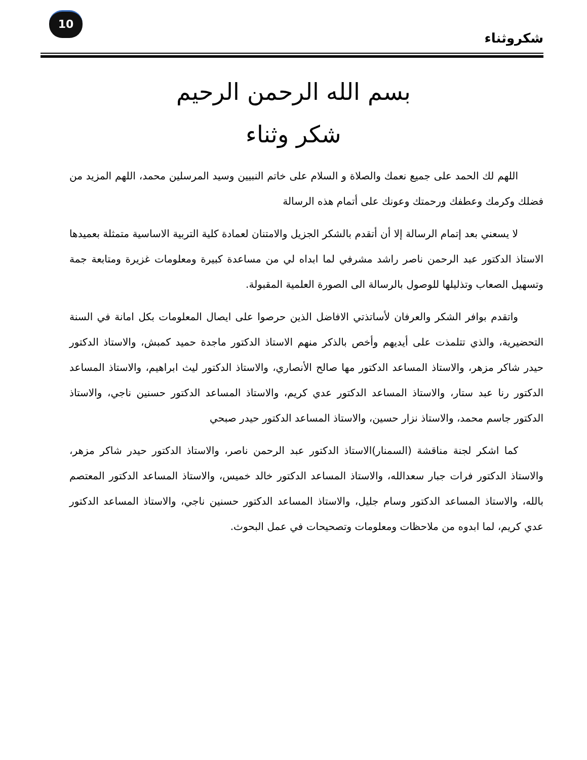10
شكروثناء
بسم الله الرحمن الرحيم
شكر وثناء
اللهم لك الحمد على جميع نعمك والصلاة و السلام على خاتم النبيين وسيد المرسلين محمد، اللهم المزيد من فضلك وكرمك وعطفك ورحمتك وعونك على أتمام هذه الرسالة
لا يسعني بعد إتمام الرسالة إلا أن أتقدم بالشكر الجزيل والامتنان لعمادة كلية التربية الاساسية متمثلة بعميدها الاستاذ الدكتور عبد الرحمن ناصر راشد مشرفي لما ابداه لي من مساعدة كبيرة ومعلومات غزيرة ومتابعة جمة وتسهيل الصعاب وتذليلها للوصول بالرسالة الى الصورة العلمية المقبولة.
واتقدم بوافر الشكر والعرفان لأساتذتي الافاضل الذين حرصوا على ايصال المعلومات بكل امانة في السنة التحضيرية، والذي تتلمذت على أيديهم وأخص بالذكر منهم الاستاذ الدكتور ماجدة حميد كمبش، والاستاذ الدكتور حيدر شاكر مزهر، والاستاذ المساعد الدكتور مها صالح الأنصاري، والاستاذ الدكتور ليث ابراهيم، والاستاذ المساعد الدكتور رنا عبد ستار، والاستاذ المساعد الدكتور عدي كريم، والاستاذ المساعد الدكتور حسنين ناجي، والاستاذ الدكتور جاسم محمد، والاستاذ نزار حسين، والاستاذ المساعد الدكتور حيدر صبحي
كما اشكر لجنة مناقشة (السمنار)الاستاذ الدكتور عبد الرحمن ناصر، والاستاذ الدكتور حيدر شاكر مزهر، والاستاذ الدكتور فرات جبار سعدالله، والاستاذ المساعد الدكتور خالد خميس، والاستاذ المساعد الدكتور المعتصم بالله، والاستاذ المساعد الدكتور وسام جليل، والاستاذ المساعد الدكتور حسنين ناجي، والاستاذ المساعد الدكتور عدي كريم، لما ابدوه من ملاحظات ومعلومات وتصحيحات في عمل البحوث.